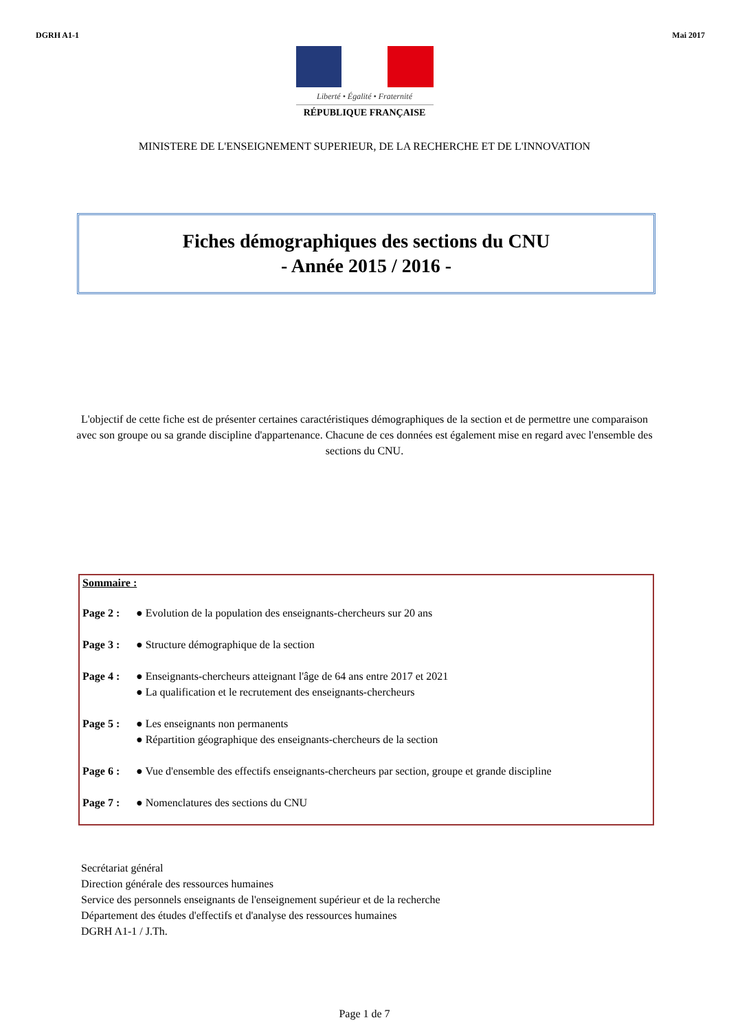DGRH A1-1 Mai 2017
Liberté • Égalité • Fraternité
RÉPUBLIQUE FRANÇAISE
MINISTERE DE L'ENSEIGNEMENT SUPERIEUR, DE LA RECHERCHE ET DE L'INNOVATION
Fiches démographiques des sections du CNU
- Année 2015 / 2016 -
L'objectif de cette fiche est de présenter certaines caractéristiques démographiques de la section et de permettre une comparaison avec son groupe ou sa grande discipline d'appartenance. Chacune de ces données est également mise en regard avec l'ensemble des sections du CNU.
Sommaire :
Page 2 : ● Evolution de la population des enseignants-chercheurs sur 20 ans
Page 3 : ● Structure démographique de la section
Page 4 : ● Enseignants-chercheurs atteignant l'âge de 64 ans entre 2017 et 2021
● La qualification et le recrutement des enseignants-chercheurs
Page 5 : ● Les enseignants non permanents
● Répartition géographique des enseignants-chercheurs de la section
Page 6 : ● Vue d'ensemble des effectifs enseignants-chercheurs par section, groupe et grande discipline
Page 7 : ● Nomenclatures des sections du CNU
Secrétariat général
Direction générale des ressources humaines
Service des personnels enseignants de l'enseignement supérieur et de la recherche
Département des études d'effectifs et d'analyse des ressources humaines
DGRH A1-1 / J.Th.
Page 1 de 7